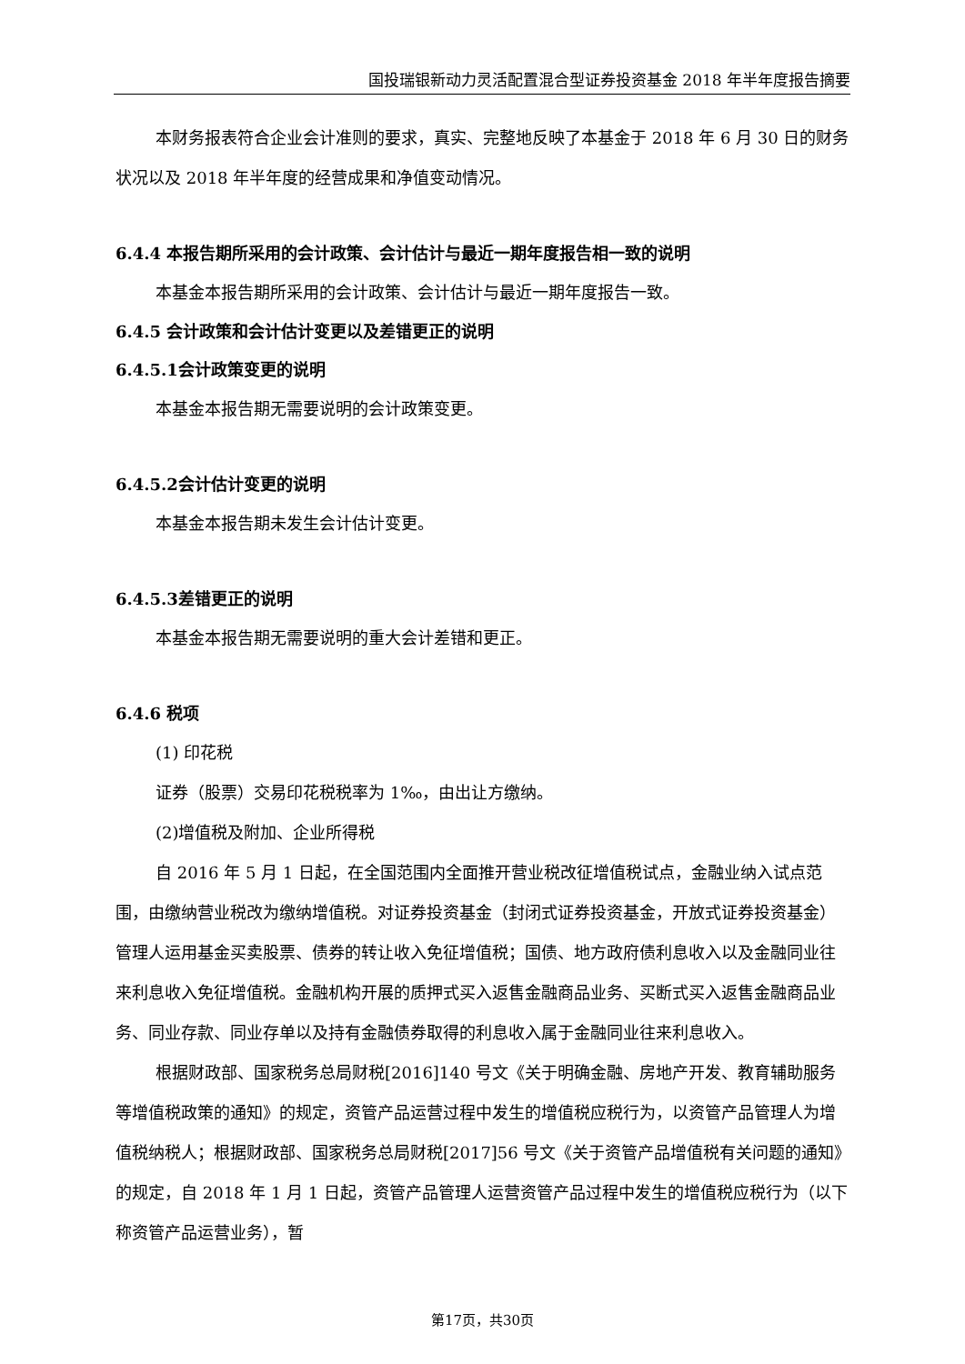国投瑞银新动力灵活配置混合型证券投资基金 2018 年半年度报告摘要
本财务报表符合企业会计准则的要求，真实、完整地反映了本基金于 2018 年 6 月 30 日的财务状况以及 2018 年半年度的经营成果和净值变动情况。
6.4.4 本报告期所采用的会计政策、会计估计与最近一期年度报告相一致的说明
本基金本报告期所采用的会计政策、会计估计与最近一期年度报告一致。
6.4.5 会计政策和会计估计变更以及差错更正的说明
6.4.5.1会计政策变更的说明
本基金本报告期无需要说明的会计政策变更。
6.4.5.2会计估计变更的说明
本基金本报告期未发生会计估计变更。
6.4.5.3差错更正的说明
本基金本报告期无需要说明的重大会计差错和更正。
6.4.6 税项
(1) 印花税
证券（股票）交易印花税税率为 1‰，由出让方缴纳。
(2)增值税及附加、企业所得税
自 2016 年 5 月 1 日起，在全国范围内全面推开营业税改征增值税试点，金融业纳入试点范围，由缴纳营业税改为缴纳增值税。对证券投资基金（封闭式证券投资基金，开放式证券投资基金）管理人运用基金买卖股票、债券的转让收入免征增值税；国债、地方政府债利息收入以及金融同业往来利息收入免征增值税。金融机构开展的质押式买入返售金融商品业务、买断式买入返售金融商品业务、同业存款、同业存单以及持有金融债券取得的利息收入属于金融同业往来利息收入。
根据财政部、国家税务总局财税[2016]140 号文《关于明确金融、房地产开发、教育辅助服务等增值税政策的通知》的规定，资管产品运营过程中发生的增值税应税行为，以资管产品管理人为增值税纳税人；根据财政部、国家税务总局财税[2017]56 号文《关于资管产品增值税有关问题的通知》的规定，自 2018 年 1 月 1 日起，资管产品管理人运营资管产品过程中发生的增值税应税行为（以下称资管产品运营业务），暂
第17页，共30页